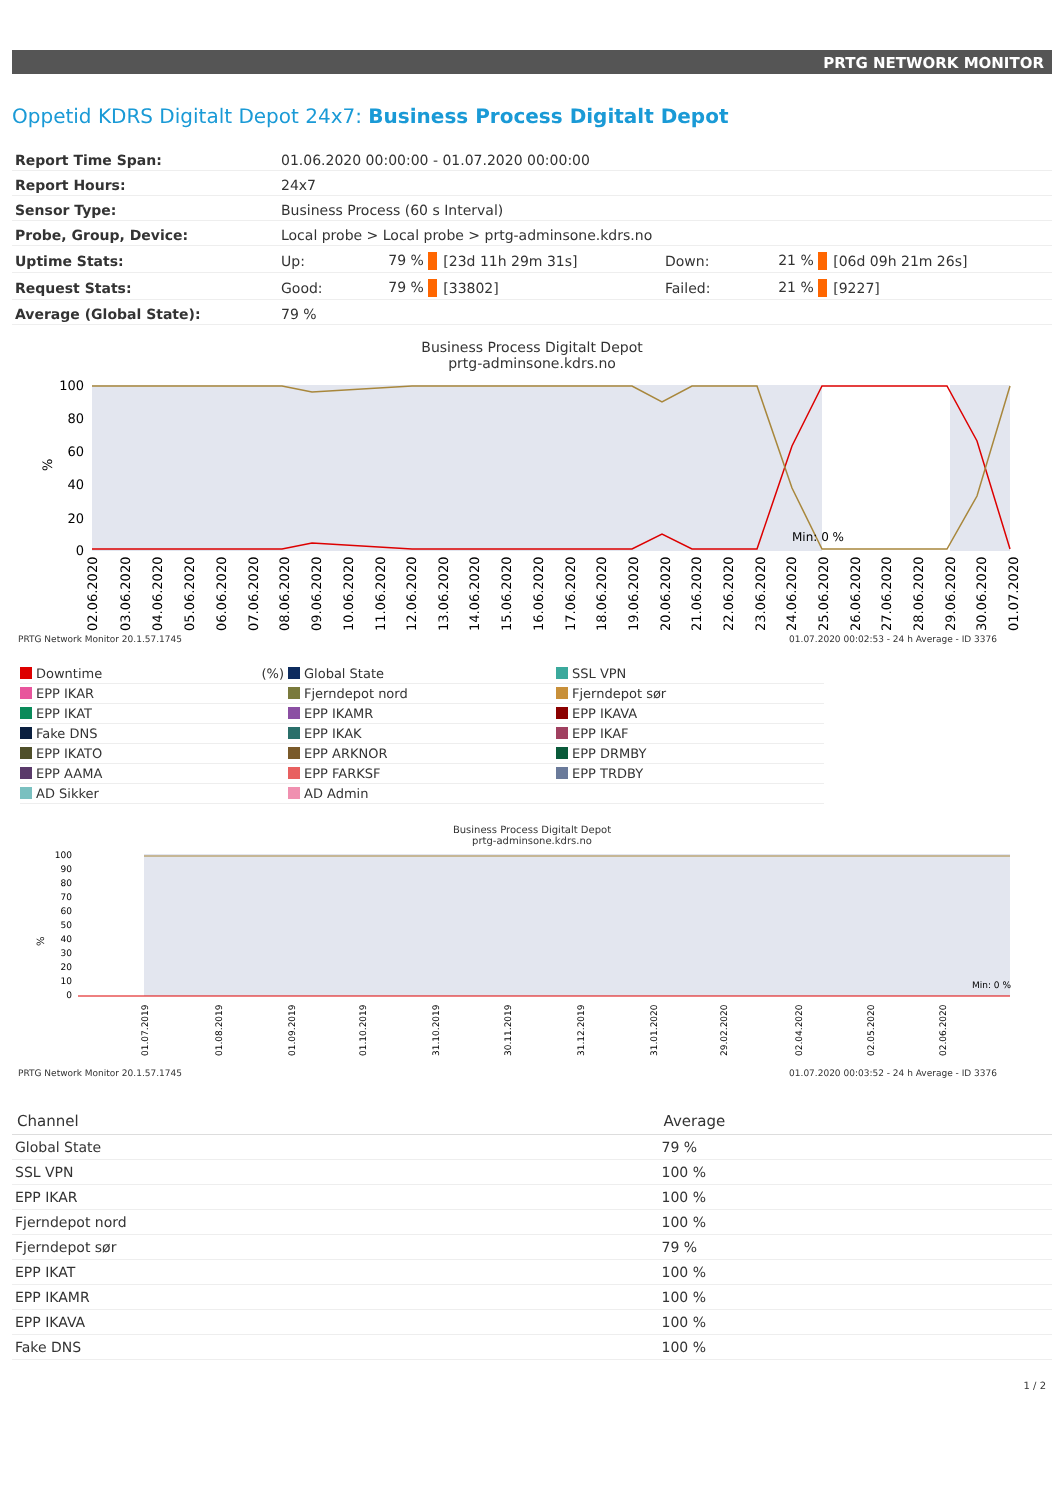PRTG NETWORK MONITOR
Oppetid KDRS Digitalt Depot 24x7: Business Process Digitalt Depot
| Report Time Span: | 01.06.2020 00:00:00 - 01.07.2020 00:00:00 | | | | | |
| Report Hours: | 24x7 | | | | | |
| Sensor Type: | Business Process (60 s Interval) | | | | | |
| Probe, Group, Device: | Local probe > Local probe > prtg-adminsone.kdrs.no | | | | | |
| Uptime Stats: | Up: | 79 % | [23d 11h 29m 31s] | Down: | 21 % | [06d 09h 21m 26s] |
| Request Stats: | Good: | 79 % | [33802] | Failed: | 21 % | [9227] |
| Average (Global State): | 79 % | | | | | |
Business Process Digitalt Depot
prtg-adminsone.kdrs.no
%
100
80
60
40
20
0
Min: 0 %
02.06.2020
03.06.2020
04.06.2020
05.06.2020
06.06.2020
07.06.2020
08.06.2020
09.06.2020
10.06.2020
11.06.2020
12.06.2020
13.06.2020
14.06.2020
15.06.2020
16.06.2020
17.06.2020
18.06.2020
19.06.2020
20.06.2020
21.06.2020
22.06.2020
23.06.2020
24.06.2020
25.06.2020
26.06.2020
27.06.2020
28.06.2020
29.06.2020
30.06.2020
01.07.2020
PRTG Network Monitor 20.1.57.1745 01.07.2020 00:02:53 - 24 h Average - ID 3376
Downtime (%)
Global State
SSL VPN
EPP IKAR
Fjerndepot nord
Fjerndepot sør
EPP IKAT
EPP IKAMR
EPP IKAVA
Fake DNS
EPP IKAK
EPP IKAF
EPP IKATO
EPP ARKNOR
EPP DRMBY
EPP AAMA
EPP FARKSF
EPP TRDBY
AD Sikker
AD Admin
Business Process Digitalt Depot
prtg-adminsone.kdrs.no
%
100
90
80
70
60
50
40
30
20
10
0
Min: 0 %
01.07.2019
01.08.2019
01.09.2019
01.10.2019
31.10.2019
30.11.2019
31.12.2019
31.01.2020
29.02.2020
02.04.2020
02.05.2020
02.06.2020
PRTG Network Monitor 20.1.57.1745 01.07.2020 00:03:52 - 24 h Average - ID 3376
| Channel | Average |
| --- | --- |
| Global State | 79 % |
| SSL VPN | 100 % |
| EPP IKAR | 100 % |
| Fjerndepot nord | 100 % |
| Fjerndepot sør | 79 % |
| EPP IKAT | 100 % |
| EPP IKAMR | 100 % |
| EPP IKAVA | 100 % |
| Fake DNS | 100 % |
1 / 2